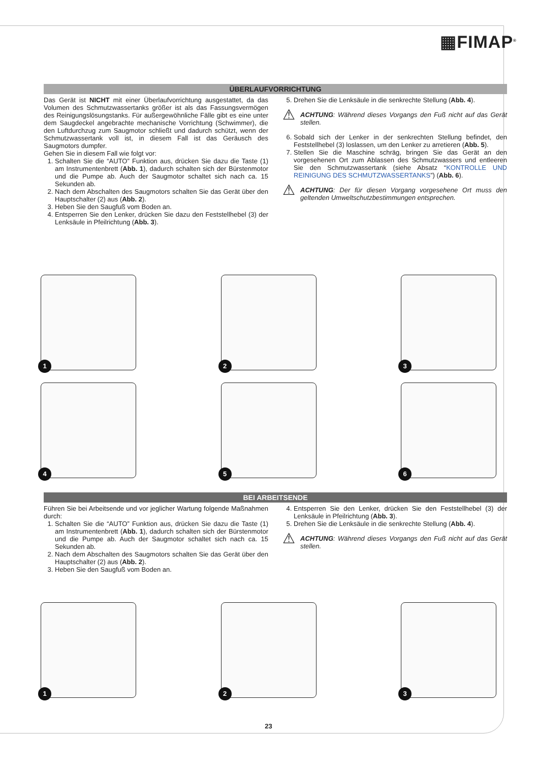▦FIMAP<sup>®</sup>
ÜBERLAUFVORRICHTUNG
Das Gerät ist NICHT mit einer Überlaufvorrichtung ausgestattet, da das Volumen des Schmutzwassertanks größer ist als das Fassungsvermögen des Reinigungslösungstanks. Für außergewöhnliche Fälle gibt es eine unter dem Saugdeckel angebrachte mechanische Vorrichtung (Schwimmer), die den Luftdurchzug zum Saugmotor schließt und dadurch schützt, wenn der Schmutzwassertank voll ist, in diesem Fall ist das Geräusch des Saugmotors dumpfer.
Gehen Sie in diesem Fall wie folgt vor:
1. Schalten Sie die “AUTO” Funktion aus, drücken Sie dazu die Taste (1) am Instrumentenbrett (Abb. 1), dadurch schalten sich der Bürstenmotor und die Pumpe ab. Auch der Saugmotor schaltet sich nach ca. 15 Sekunden ab.
2. Nach dem Abschalten des Saugmotors schalten Sie das Gerät über den Hauptschalter (2) aus (Abb. 2).
3. Heben Sie den Saugfuß vom Boden an.
4. Entsperren Sie den Lenker, drücken Sie dazu den Feststellhebel (3) der Lenksäule in Pfeilrichtung (Abb. 3).
5. Drehen Sie die Lenksäule in die senkrechte Stellung (Abb. 4).
⚠ ACHTUNG: Während dieses Vorgangs den Fuß nicht auf das Gerät stellen.
6. Sobald sich der Lenker in der senkrechten Stellung befindet, den Feststellhebel (3) loslassen, um den Lenker zu arretieren (Abb. 5).
7. Stellen Sie die Maschine schräg, bringen Sie das Gerät an den vorgesehenen Ort zum Ablassen des Schmutzwassers und entleeren Sie den Schmutzwassertank (siehe Absatz “KONTROLLE UND REINIGUNG DES SCHMUTZWASSERTANKS”) (Abb. 6).
⚠ ACHTUNG: Der für diesen Vorgang vorgesehene Ort muss den geltenden Umweltschutzbestimmungen entsprechen.
1
2
3
4
5
6
BEI ARBEITSENDE
Führen Sie bei Arbeitsende und vor jeglicher Wartung folgende Maßnahmen durch:
1. Schalten Sie die “AUTO” Funktion aus, drücken Sie dazu die Taste (1) am Instrumentenbrett (Abb. 1), dadurch schalten sich der Bürstenmotor und die Pumpe ab. Auch der Saugmotor schaltet sich nach ca. 15 Sekunden ab.
2. Nach dem Abschalten des Saugmotors schalten Sie das Gerät über den Hauptschalter (2) aus (Abb. 2).
3. Heben Sie den Saugfuß vom Boden an.
4. Entsperren Sie den Lenker, drücken Sie den Feststellhebel (3) der Lenksäule in Pfeilrichtung (Abb. 3).
5. Drehen Sie die Lenksäule in die senkrechte Stellung (Abb. 4).
⚠ ACHTUNG: Während dieses Vorgangs den Fuß nicht auf das Gerät stellen.
1
2
3
23